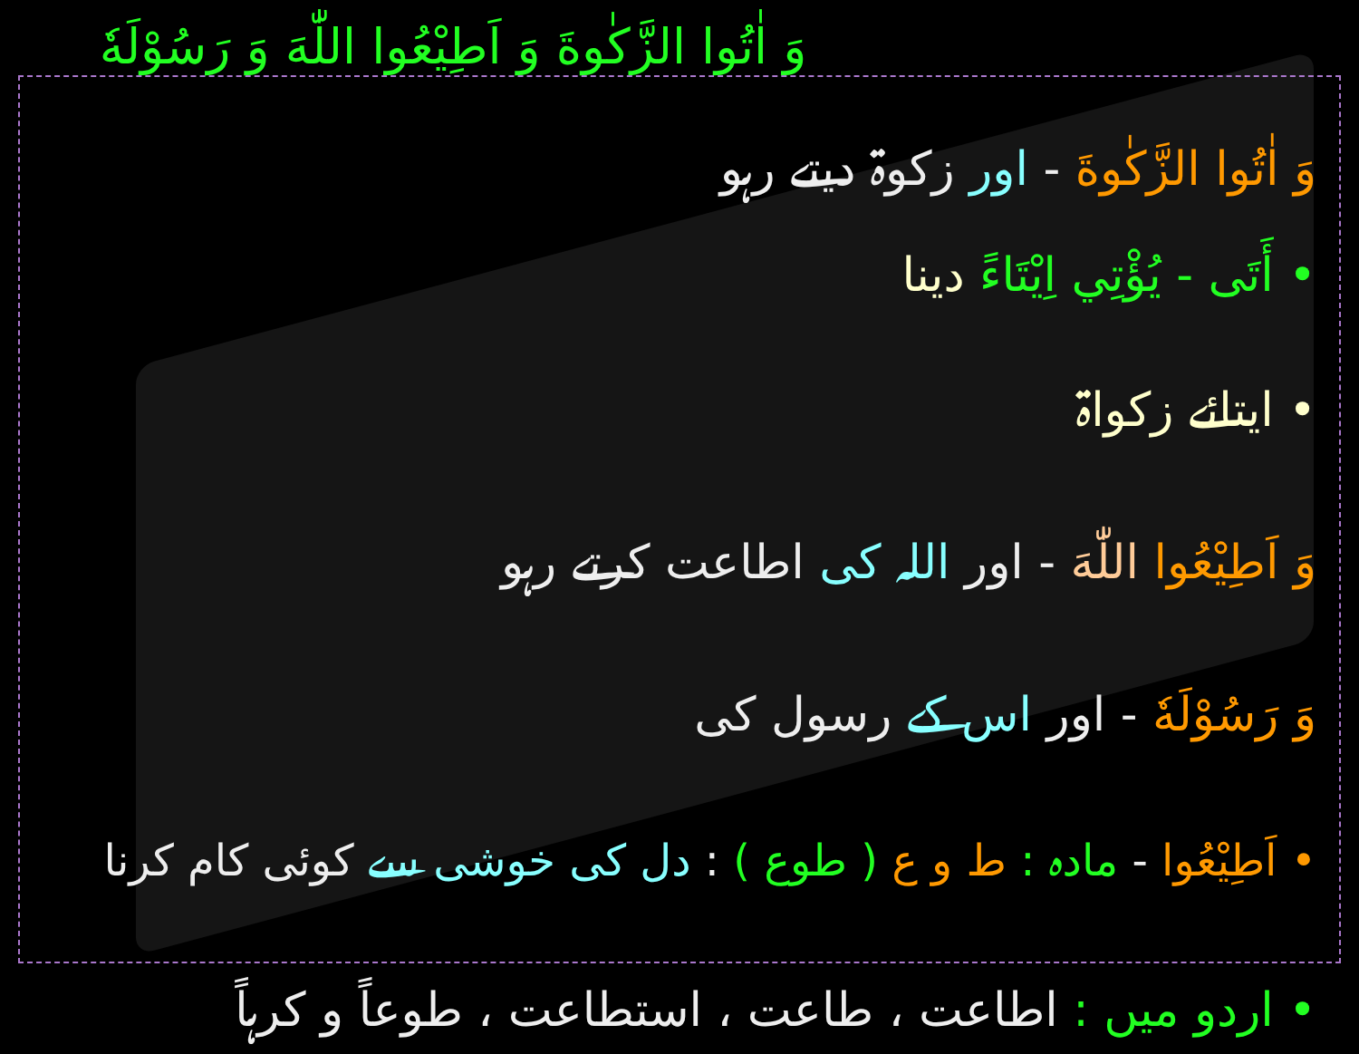وَ اٰتُوا الزَّكٰوةَ وَ اَطِيْعُوا اللّٰهَ وَ رَسُوْلَهٗ
وَ اٰتُوا الزَّكٰوةَ - اور زکوۃ دیتے رہو
• أَتَی - يُؤْتِي اِيْتَاءً دینا
• ایتائے زکواۃ
وَ اَطِيْعُوا اللّٰهَ - اور اللہ کی اطاعت کرتے رہو
وَ رَسُوْلَهٗ - اور اس کے رسول کی
• اَطِيْعُوا - مادہ : ط و ع ( طوع ) : دل کی خوشی سے کوئی کام کرنا
• اردو میں : اطاعت ، طاعت ، استطاعت ، طوعاً و کرہاً